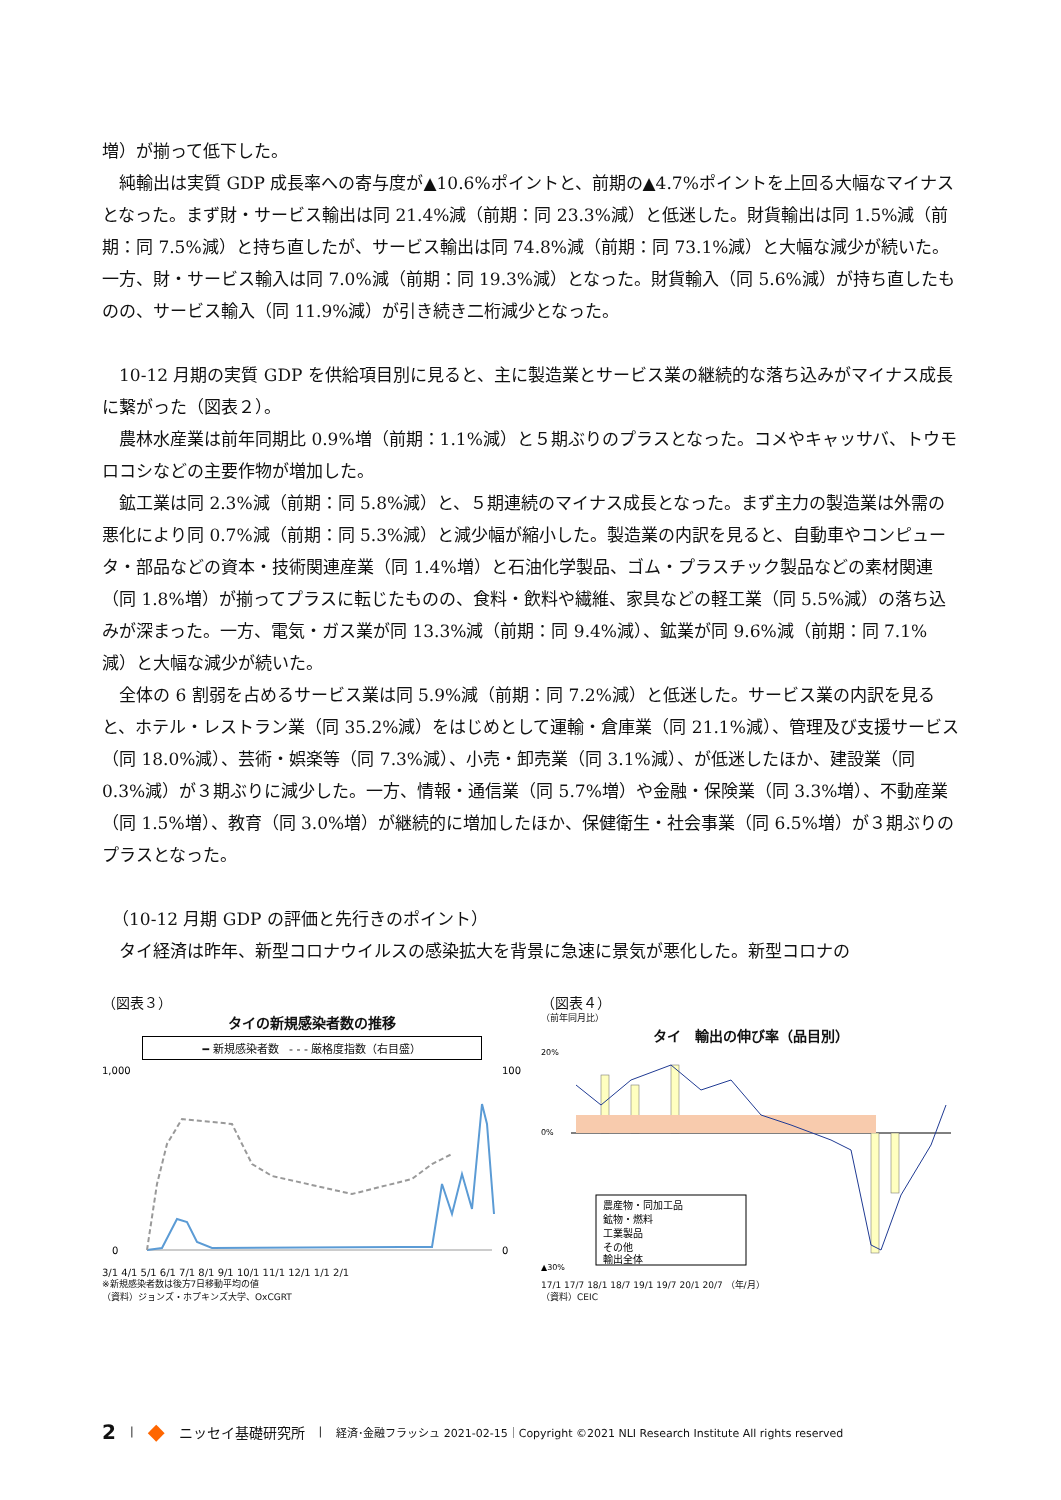増）が揃って低下した。
純輸出は実質 GDP 成長率への寄与度が▲10.6%ポイントと、前期の▲4.7%ポイントを上回る大幅なマイナスとなった。まず財・サービス輸出は同 21.4%減（前期：同 23.3%減）と低迷した。財貨輸出は同 1.5%減（前期：同 7.5%減）と持ち直したが、サービス輸出は同 74.8%減（前期：同 73.1%減）と大幅な減少が続いた。一方、財・サービス輸入は同 7.0%減（前期：同 19.3%減）となった。財貨輸入（同 5.6%減）が持ち直したものの、サービス輸入（同 11.9%減）が引き続き二桁減少となった。
10-12 月期の実質 GDP を供給項目別に見ると、主に製造業とサービス業の継続的な落ち込みがマイナス成長に繋がった（図表２）。
農林水産業は前年同期比 0.9%増（前期：1.1%減）と５期ぶりのプラスとなった。コメやキャッサバ、トウモロコシなどの主要作物が増加した。
鉱工業は同 2.3%減（前期：同 5.8%減）と、５期連続のマイナス成長となった。まず主力の製造業は外需の悪化により同 0.7%減（前期：同 5.3%減）と減少幅が縮小した。製造業の内訳を見ると、自動車やコンピュータ・部品などの資本・技術関連産業（同 1.4%増）と石油化学製品、ゴム・プラスチック製品などの素材関連（同 1.8%増）が揃ってプラスに転じたものの、食料・飲料や繊維、家具などの軽工業（同 5.5%減）の落ち込みが深まった。一方、電気・ガス業が同 13.3%減（前期：同 9.4%減）、鉱業が同 9.6%減（前期：同 7.1%減）と大幅な減少が続いた。
全体の 6 割弱を占めるサービス業は同 5.9%減（前期：同 7.2%減）と低迷した。サービス業の内訳を見ると、ホテル・レストラン業（同 35.2%減）をはじめとして運輸・倉庫業（同 21.1%減）、管理及び支援サービス（同 18.0%減）、芸術・娯楽等（同 7.3%減）、小売・卸売業（同 3.1%減）、が低迷したほか、建設業（同 0.3%減）が３期ぶりに減少した。一方、情報・通信業（同 5.7%増）や金融・保険業（同 3.3%増）、不動産業（同 1.5%増）、教育（同 3.0%増）が継続的に増加したほか、保健衛生・社会事業（同 6.5%増）が３期ぶりのプラスとなった。
（10-12 月期 GDP の評価と先行きのポイント）
タイ経済は昨年、新型コロナウイルスの感染拡大を背景に急速に景気が悪化した。新型コロナの
（図表３）
タイの新規感染者数の推移
━ 新規感染者数 - - - 厳格度指数（右目盛）
1,000
100
0
0
3/1 4/1 5/1 6/1 7/1 8/1 9/1 10/1 11/1 12/1 1/1 2/1
※新規感染者数は後方7日移動平均の値
（資料）ジョンズ・ホプキンズ大学、OxCGRT
（図表４）
（前年同月比）
タイ　輸出の伸び率（品目別）
20%
0%
▲30%
農産物・同加工品
鉱物・燃料
工業製品
その他
輸出全体
17/1 17/7 18/1 18/7 19/1 19/7 20/1 20/7 （年/月）
（資料）CEIC
2 | ◆ ニッセイ基礎研究所 | 経済･金融フラッシュ 2021-02-15｜Copyright ©2021 NLI Research Institute All rights reserved